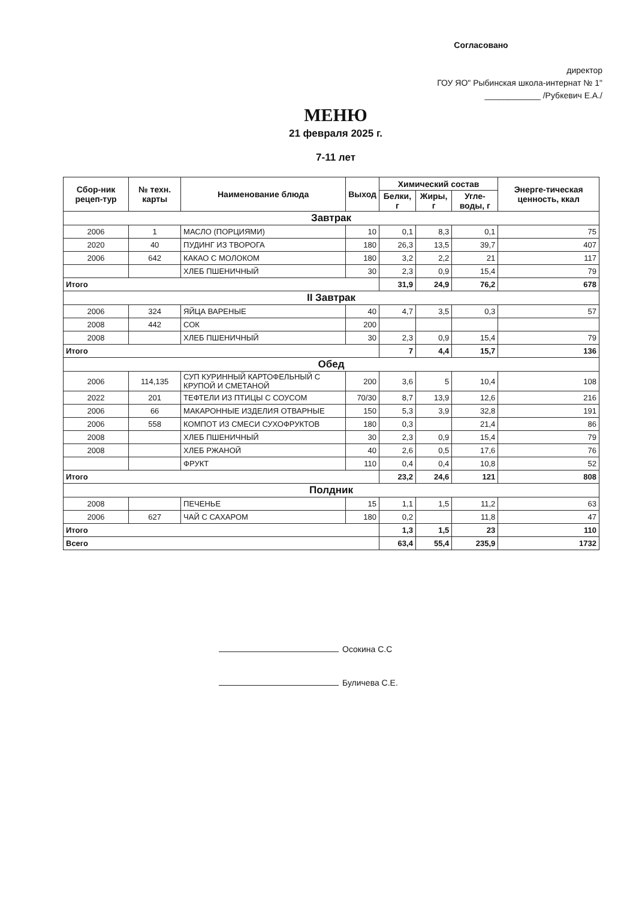Согласовано
директор
ГОУ ЯО" Рыбинская школа-интернат № 1"
____________ /Рубкевич Е.А./
МЕНЮ
21 февраля 2025 г.
7-11 лет
| Сбор-ник рецеп-тур | № техн. карты | Наименование блюда | Выход | Химический состав | | | Энерге-тическая ценность, ккал |
| --- | --- | --- | --- | --- | --- | --- | --- |
| | | | | Белки, г | Жиры, г | Угле-воды, г | |
| Завтрак | | | | | | | |
| 2006 | 1 | МАСЛО (ПОРЦИЯМИ) | 10 | 0,1 | 8,3 | 0,1 | 75 |
| 2020 | 40 | ПУДИНГ ИЗ ТВОРОГА | 180 | 26,3 | 13,5 | 39,7 | 407 |
| 2006 | 642 | КАКАО С МОЛОКОМ | 180 | 3,2 | 2,2 | 21 | 117 |
| | | ХЛЕБ ПШЕНИЧНЫЙ | 30 | 2,3 | 0,9 | 15,4 | 79 |
| Итого | | | | 31,9 | 24,9 | 76,2 | 678 |
| II Завтрак | | | | | | | |
| 2006 | 324 | ЯЙЦА ВАРЕНЫЕ | 40 | 4,7 | 3,5 | 0,3 | 57 |
| 2008 | 442 | СОК | 200 | | | | |
| 2008 | | ХЛЕБ ПШЕНИЧНЫЙ | 30 | 2,3 | 0,9 | 15,4 | 79 |
| Итого | | | | 7 | 4,4 | 15,7 | 136 |
| Обед | | | | | | | |
| 2006 | 114,135 | СУП КУРИННЫЙ КАРТОФЕЛЬНЫЙ С КРУПОЙ И СМЕТАНОЙ | 200 | 3,6 | 5 | 10,4 | 108 |
| 2022 | 201 | ТЕФТЕЛИ ИЗ ПТИЦЫ С СОУСОМ | 70/30 | 8,7 | 13,9 | 12,6 | 216 |
| 2006 | 66 | МАКАРОННЫЕ ИЗДЕЛИЯ ОТВАРНЫЕ | 150 | 5,3 | 3,9 | 32,8 | 191 |
| 2006 | 558 | КОМПОТ ИЗ СМЕСИ СУХОФРУКТОВ | 180 | 0,3 | | 21,4 | 86 |
| 2008 | | ХЛЕБ ПШЕНИЧНЫЙ | 30 | 2,3 | 0,9 | 15,4 | 79 |
| 2008 | | ХЛЕБ РЖАНОЙ | 40 | 2,6 | 0,5 | 17,6 | 76 |
| | | ФРУКТ | 110 | 0,4 | 0,4 | 10,8 | 52 |
| Итого | | | | 23,2 | 24,6 | 121 | 808 |
| Полдник | | | | | | | |
| 2008 | | ПЕЧЕНЬЕ | 15 | 1,1 | 1,5 | 11,2 | 63 |
| 2006 | 627 | ЧАЙ С САХАРОМ | 180 | 0,2 | | 11,8 | 47 |
| Итого | | | | 1,3 | 1,5 | 23 | 110 |
| Всего | | | | 63,4 | 55,4 | 235,9 | 1732 |
Осокина С.С
Буличева С.Е.